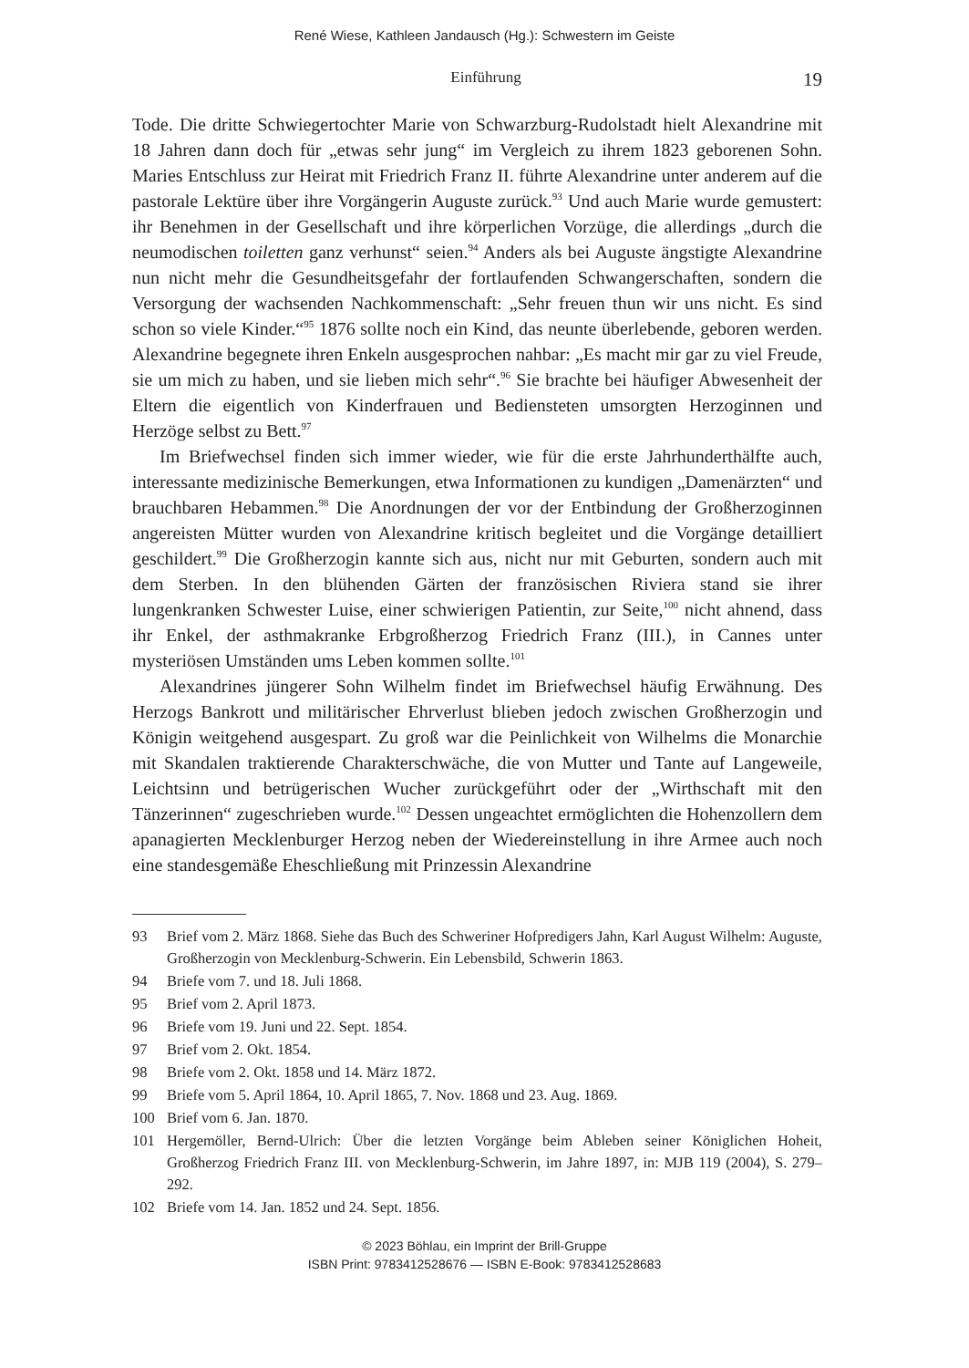René Wiese, Kathleen Jandausch (Hg.): Schwestern im Geiste
Einführung 19
Tode. Die dritte Schwiegertochter Marie von Schwarzburg-Rudolstadt hielt Alexandrine mit 18 Jahren dann doch für „etwas sehr jung“ im Vergleich zu ihrem 1823 geborenen Sohn. Maries Entschluss zur Heirat mit Friedrich Franz II. führte Alexandrine unter anderem auf die pastorale Lektüre über ihre Vorgängerin Auguste zurück.<sup>93</sup> Und auch Marie wurde gemustert: ihr Benehmen in der Gesellschaft und ihre körperlichen Vorzüge, die allerdings „durch die neumodischen toiletten ganz verhunst“ seien.<sup>94</sup> Anders als bei Auguste ängstigte Alexandrine nun nicht mehr die Gesundheitsgefahr der fortlaufenden Schwangerschaften, sondern die Versorgung der wachsenden Nachkommenschaft: „Sehr freuen thun wir uns nicht. Es sind schon so viele Kinder.“<sup>95</sup> 1876 sollte noch ein Kind, das neunte überlebende, geboren werden. Alexandrine begegnete ihren Enkeln ausgesprochen nahbar: „Es macht mir gar zu viel Freude, sie um mich zu haben, und sie lieben mich sehr“.<sup>96</sup> Sie brachte bei häufiger Abwesenheit der Eltern die eigentlich von Kinderfrauen und Bediensteten umsorgten Herzoginnen und Herzöge selbst zu Bett.<sup>97</sup>
Im Briefwechsel finden sich immer wieder, wie für die erste Jahrhunderthälfte auch, interessante medizinische Bemerkungen, etwa Informationen zu kundigen „Damenärzten“ und brauchbaren Hebammen.<sup>98</sup> Die Anordnungen der vor der Entbindung der Großherzoginnen angereisten Mütter wurden von Alexandrine kritisch begleitet und die Vorgänge detailliert geschildert.<sup>99</sup> Die Großherzogin kannte sich aus, nicht nur mit Geburten, sondern auch mit dem Sterben. In den blühenden Gärten der französischen Riviera stand sie ihrer lungenkranken Schwester Luise, einer schwierigen Patientin, zur Seite,<sup>100</sup> nicht ahnend, dass ihr Enkel, der asthmakranke Erbgroßherzog Friedrich Franz (III.), in Cannes unter mysteriösen Umständen ums Leben kommen sollte.<sup>101</sup>
Alexandrines jüngerer Sohn Wilhelm findet im Briefwechsel häufig Erwähnung. Des Herzogs Bankrott und militärischer Ehrverlust blieben jedoch zwischen Großherzogin und Königin weitgehend ausgespart. Zu groß war die Peinlichkeit von Wilhelms die Monarchie mit Skandalen traktierende Charakterschwäche, die von Mutter und Tante auf Langeweile, Leichtsinn und betrügerischen Wucher zurückgeführt oder der „Wirthschaft mit den Tänzerinnen“ zugeschrieben wurde.<sup>102</sup> Dessen ungeachtet ermöglichten die Hohenzollern dem apanagierten Mecklenburger Herzog neben der Wiedereinstellung in ihre Armee auch noch eine standesgemäße Eheschließung mit Prinzessin Alexandrine
93 Brief vom 2. März 1868. Siehe das Buch des Schweriner Hofpredigers Jahn, Karl August Wilhelm: Auguste, Großherzogin von Mecklenburg-Schwerin. Ein Lebensbild, Schwerin 1863.
94 Briefe vom 7. und 18. Juli 1868.
95 Brief vom 2. April 1873.
96 Briefe vom 19. Juni und 22. Sept. 1854.
97 Brief vom 2. Okt. 1854.
98 Briefe vom 2. Okt. 1858 und 14. März 1872.
99 Briefe vom 5. April 1864, 10. April 1865, 7. Nov. 1868 und 23. Aug. 1869.
100 Brief vom 6. Jan. 1870.
101 Hergemöller, Bernd-Ulrich: Über die letzten Vorgänge beim Ableben seiner Königlichen Hoheit, Großherzog Friedrich Franz III. von Mecklenburg-Schwerin, im Jahre 1897, in: MJB 119 (2004), S. 279–292.
102 Briefe vom 14. Jan. 1852 und 24. Sept. 1856.
© 2023 Böhlau, ein Imprint der Brill-Gruppe
ISBN Print: 9783412528676 — ISBN E-Book: 9783412528683